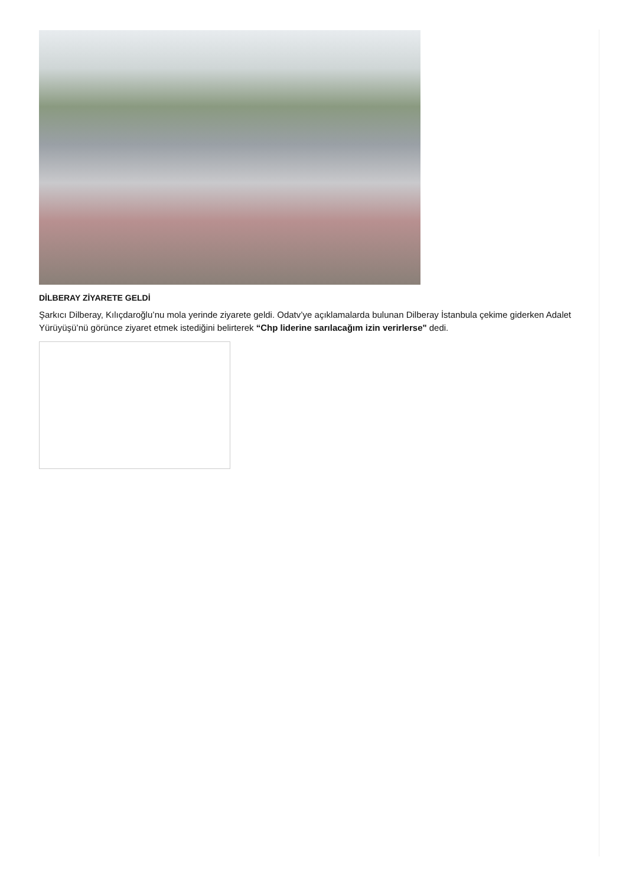DİLBERAY ZİYARETE GELDİ
Şarkıcı Dilberay, Kılıçdaroğlu’nu mola yerinde ziyarete geldi. Odatv’ye açıklamalarda bulunan Dilberay İstanbula çekime giderken Adalet Yürüyüşü’nü görünce ziyaret etmek istediğini belirterek “Chp liderine sarılacağım izin verirlerse" dedi.